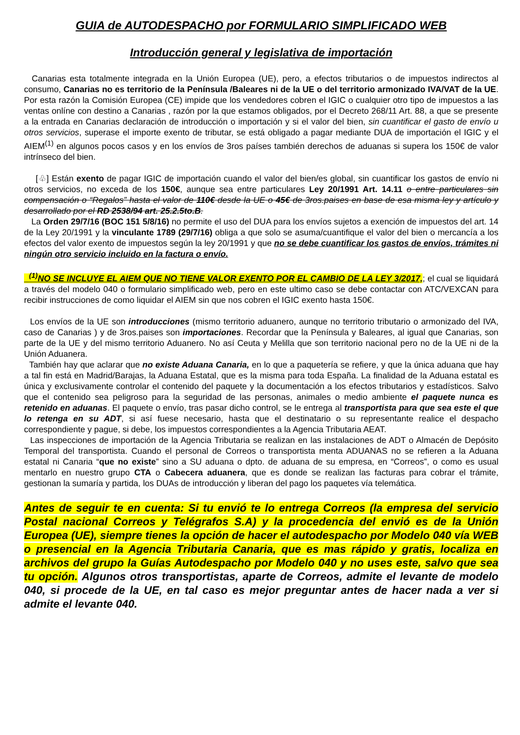GUIA de AUTODESPACHO por FORMULARIO SIMPLIFICADO WEB
Introducción general y legislativa de importación
Canarias esta totalmente integrada en la Unión Europea (UE), pero, a efectos tributarios o de impuestos indirectos al consumo, Canarias no es territorio de la Península /Baleares ni de la UE o del territorio armonizado IVA/VAT de la UE. Por esta razón la Comisión Europea (CE) impide que los vendedores cobren el IGIC o cualquier otro tipo de impuestos a las ventas onlíne con destino a Canarias , razón por la que estamos obligados, por el Decreto 268/11 Art. 88, a que se presente a la entrada en Canarias declaración de introducción o importación y si el valor del bien, sin cuantificar el gasto de envío u otros servicios, superase el importe exento de tributar, se está obligado a pagar mediante DUA de importación el IGIC y el AIEM<sup>(1)</sup> en algunos pocos casos y en los envíos de 3ros países también derechos de aduanas si supera los 150€ de valor intrínseco del bien.
[♧] Están exento de pagar IGIC de importación cuando el valor del bien/es global, sin cuantificar los gastos de envío ni otros servicios, no exceda de los 150€, aunque sea entre particulares Ley 20/1991 Art. 14.11 o entre particulares sin compensación o “Regalos” hasta el valor de 110€ desde la UE o 45€ de 3ros.paises en base de esa misma ley y artículo y desarrollado por el RD 2538/94 art. 25.2.5to.B.
La Orden 29/7/16 (BOC 151 5/8/16) no permite el uso del DUA para los envíos sujetos a exención de impuestos del art. 14 de la Ley 20/1991 y la vinculante 1789 (29/7/16) obliga a que solo se asuma/cuantifique el valor del bien o mercancía a los efectos del valor exento de impuestos según la ley 20/1991 y que no se debe cuantificar los gastos de envíos, trámites ni ningún otro servicio incluido en la factura o envío.
<sup>(1)</sup> NO SE INCLUYE EL AIEM QUE NO TIENE VALOR EXENTO POR EL CAMBIO DE LA LEY 3/2017,; el cual se liquidará a través del modelo 040 o formulario simplificado web, pero en este ultimo caso se debe contactar con ATC/VEXCAN para recibir instrucciones de como liquidar el AIEM sin que nos cobren el IGIC exento hasta 150€.
Los envíos de la UE son introducciones (mismo territorio aduanero, aunque no territorio tributario o armonizado del IVA, caso de Canarias ) y de 3ros.paises son importaciones. Recordar que la Península y Baleares, al igual que Canarias, son parte de la UE y del mismo territorio Aduanero. No así Ceuta y Melilla que son territorio nacional pero no de la UE ni de la Unión Aduanera.
También hay que aclarar que no existe Aduana Canaria, en lo que a paquetería se refiere, y que la única aduana que hay a tal fin está en Madrid/Barajas, la Aduana Estatal, que es la misma para toda España. La finalidad de la Aduana estatal es única y exclusivamente controlar el contenido del paquete y la documentación a los efectos tributarios y estadísticos. Salvo que el contenido sea peligroso para la seguridad de las personas, animales o medio ambiente el paquete nunca es retenido en aduanas. El paquete o envío, tras pasar dicho control, se le entrega al transportista para que sea este el que lo retenga en su ADT, si así fuese necesario, hasta que el destinatario o su representante realice el despacho correspondiente y pague, si debe, los impuestos correspondientes a la Agencia Tributaria AEAT.
Las inspecciones de importación de la Agencia Tributaria se realizan en las instalaciones de ADT o Almacén de Depósito Temporal del transportista. Cuando el personal de Correos o transportista menta ADUANAS no se refieren a la Aduana estatal ni Canaria “que no existe” sino a SU aduana o dpto. de aduana de su empresa, en “Correos”, o como es usual mentarlo en nuestro grupo CTA o Cabecera aduanera, que es donde se realizan las facturas para cobrar el trámite, gestionan la sumaría y partida, los DUAs de introducción y liberan del pago los paquetes vía telemática.
Antes de seguir te en cuenta: Si tu envió te lo entrega Correos (la empresa del servicio Postal nacional Correos y Telégrafos S.A) y la procedencia del envió es de la Unión Europea (UE), siempre tienes la opción de hacer el autodespacho por Modelo 040 vía WEB o presencial en la Agencia Tributaria Canaria, que es mas rápido y gratis, localiza en archivos del grupo la Guías Autodespacho por Modelo 040 y no uses este, salvo que sea tu opción. Algunos otros transportistas, aparte de Correos, admite el levante de modelo 040, si procede de la UE, en tal caso es mejor preguntar antes de hacer nada a ver si admite el levante 040.